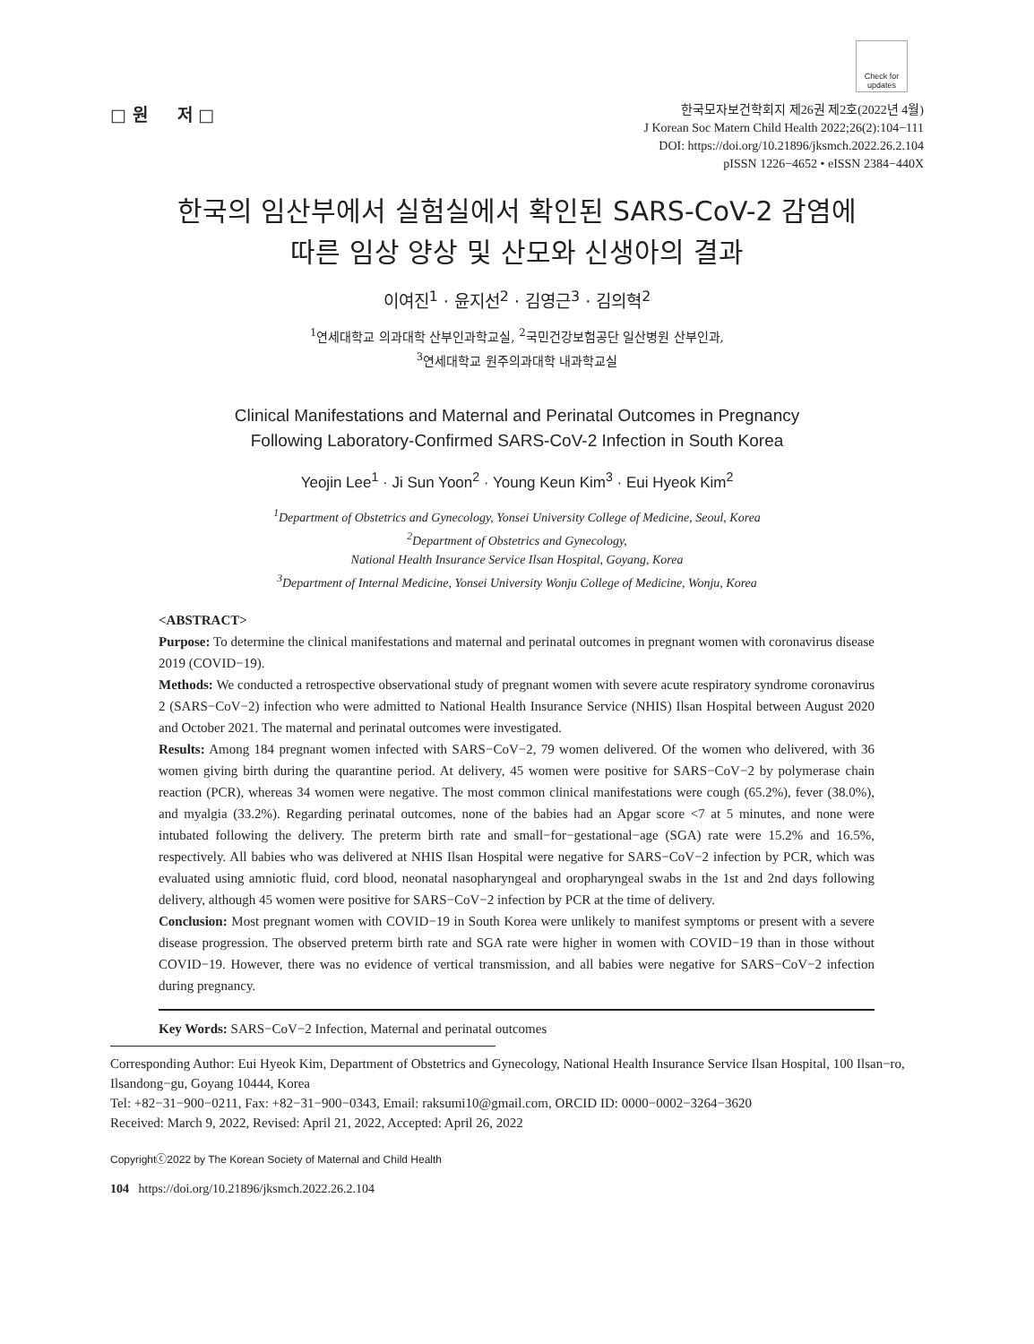Check for updates
□ 원 저 □
한국모자보건학회지 제26권 제2호(2022년 4월)
J Korean Soc Matern Child Health 2022;26(2):104−111
DOI: https://doi.org/10.21896/jksmch.2022.26.2.104
pISSN 1226−4652 • eISSN 2384−440X
한국의 임산부에서 실험실에서 확인된 SARS-CoV-2 감염에
따른 임상 양상 및 산모와 신생아의 결과
이여진<sup>1</sup> · 윤지선<sup>2</sup> · 김영근<sup>3</sup> · 김의혁<sup>2</sup>
<sup>1</sup> 연세대학교 의과대학 산부인과학교실, <sup>2</sup>국민건강보험공단 일산병원 산부인과,
<sup>3</sup> 연세대학교 원주의과대학 내과학교실
Clinical Manifestations and Maternal and Perinatal Outcomes in Pregnancy
Following Laboratory-Confirmed SARS-CoV-2 Infection in South Korea
Yeojin Lee<sup>1</sup> · Ji Sun Yoon<sup>2</sup> · Young Keun Kim<sup>3</sup> · Eui Hyeok Kim<sup>2</sup>
<sup>1</sup> Department of Obstetrics and Gynecology, Yonsei University College of Medicine, Seoul, Korea
<sup>2</sup> Department of Obstetrics and Gynecology,
National Health Insurance Service Ilsan Hospital, Goyang, Korea
<sup>3</sup> Department of Internal Medicine, Yonsei University Wonju College of Medicine, Wonju, Korea
<ABSTRACT>
Purpose: To determine the clinical manifestations and maternal and perinatal outcomes in pregnant women with coronavirus disease 2019 (COVID−19).
Methods: We conducted a retrospective observational study of pregnant women with severe acute respiratory syndrome coronavirus 2 (SARS−CoV−2) infection who were admitted to National Health Insurance Service (NHIS) Ilsan Hospital between August 2020 and October 2021. The maternal and perinatal outcomes were investigated.
Results: Among 184 pregnant women infected with SARS−CoV−2, 79 women delivered. Of the women who delivered, with 36 women giving birth during the quarantine period. At delivery, 45 women were positive for SARS−CoV−2 by polymerase chain reaction (PCR), whereas 34 women were negative. The most common clinical manifestations were cough (65.2%), fever (38.0%), and myalgia (33.2%). Regarding perinatal outcomes, none of the babies had an Apgar score <7 at 5 minutes, and none were intubated following the delivery. The preterm birth rate and small−for−gestational−age (SGA) rate were 15.2% and 16.5%, respectively. All babies who was delivered at NHIS Ilsan Hospital were negative for SARS−CoV−2 infection by PCR, which was evaluated using amniotic fluid, cord blood, neonatal nasopharyngeal and oropharyngeal swabs in the 1st and 2nd days following delivery, although 45 women were positive for SARS−CoV−2 infection by PCR at the time of delivery.
Conclusion: Most pregnant women with COVID−19 in South Korea were unlikely to manifest symptoms or present with a severe disease progression. The observed preterm birth rate and SGA rate were higher in women with COVID−19 than in those without COVID−19. However, there was no evidence of vertical transmission, and all babies were negative for SARS−CoV−2 infection during pregnancy.
Key Words: SARS−CoV−2 Infection, Maternal and perinatal outcomes
Corresponding Author: Eui Hyeok Kim, Department of Obstetrics and Gynecology, National Health Insurance Service Ilsan Hospital, 100 Ilsan−ro, Ilsandong−gu, Goyang 10444, Korea
Tel: +82−31−900−0211, Fax: +82−31−900−0343, Email: raksumi10@gmail.com, ORCID ID: 0000−0002−3264−3620
Received: March 9, 2022, Revised: April 21, 2022, Accepted: April 26, 2022
Copyrightⓒ2022 by The Korean Society of Maternal and Child Health
104 https://doi.org/10.21896/jksmch.2022.26.2.104